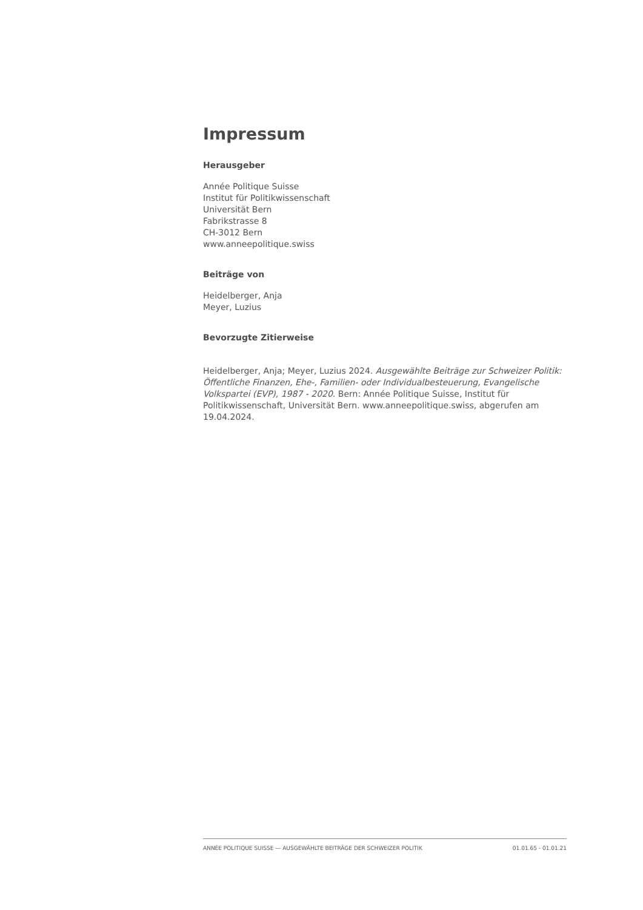Impressum
Herausgeber
Année Politique Suisse
Institut für Politikwissenschaft
Universität Bern
Fabrikstrasse 8
CH-3012 Bern
www.anneepolitique.swiss
Beiträge von
Heidelberger, Anja
Meyer, Luzius
Bevorzugte Zitierweise
Heidelberger, Anja; Meyer, Luzius 2024. Ausgewählte Beiträge zur Schweizer Politik: Öffentliche Finanzen, Ehe-, Familien- oder Individualbesteuerung, Evangelische Volkspartei (EVP), 1987 - 2020. Bern: Année Politique Suisse, Institut für Politikwissenschaft, Universität Bern. www.anneepolitique.swiss, abgerufen am 19.04.2024.
ANNÉE POLITIQUE SUISSE — AUSGEWÄHLTE BEITRÄGE DER SCHWEIZER POLITIK 01.01.65 - 01.01.21